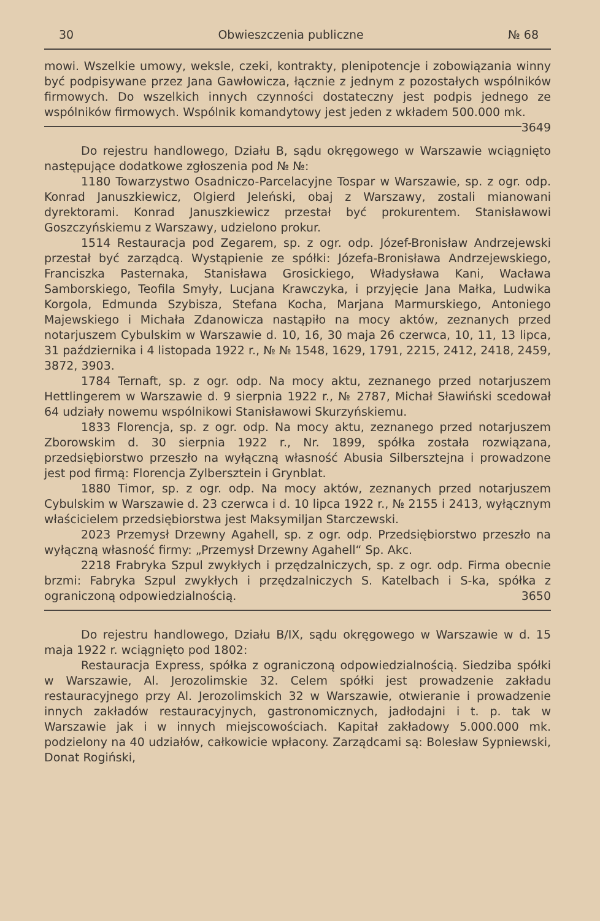30 Obwieszczenia publiczne № 68
mowi. Wszelkie umowy, weksle, czeki, kontrakty, plenipotencje i zobowiązania winny być podpisywane przez Jana Gawłowicza, łącznie z jednym z pozostałych wspólników firmowych. Do wszelkich innych czynności dostateczny jest podpis jednego ze wspólników firmowych. Wspólnik komandytowy jest jeden z wkładem 500.000 mk. 3649
Do rejestru handlowego, Działu B, sądu okręgowego w Warszawie wciągnięto następujące dodatkowe zgłoszenia pod № №:
1180 Towarzystwo Osadniczo-Parcelacyjne Tospar w Warszawie, sp. z ogr. odp. Konrad Januszkiewicz, Olgierd Jeleński, obaj z Warszawy, zostali mianowani dyrektorami. Konrad Januszkiewicz przestał być prokurentem. Stanisławowi Goszczyńskiemu z Warszawy, udzielono prokur.
1514 Restauracja pod Zegarem, sp. z ogr. odp. Józef-Bronisław Andrzejewski przestał być zarządcą. Wystąpienie ze spółki: Józefa-Bronisława Andrzejewskiego, Franciszka Pasternaka, Stanisława Grosickiego, Władysława Kani, Wacława Samborskiego, Teofila Smyły, Lucjana Krawczyka, i przyjęcie Jana Małka, Ludwika Korgola, Edmunda Szybisza, Stefana Kocha, Marjana Marmurskiego, Antoniego Majewskiego i Michała Zdanowicza nastąpiło na mocy aktów, zeznanych przed notarjuszem Cybulskim w Warszawie d. 10, 16, 30 maja 26 czerwca, 10, 11, 13 lipca, 31 października i 4 listopada 1922 r., № № 1548, 1629, 1791, 2215, 2412, 2418, 2459, 3872, 3903.
1784 Ternaft, sp. z ogr. odp. Na mocy aktu, zeznanego przed notarjuszem Hettlingerem w Warszawie d. 9 sierpnia 1922 r., № 2787, Michał Sławiński scedował 64 udziały nowemu wspólnikowi Stanisławowi Skurzyńskiemu.
1833 Florencja, sp. z ogr. odp. Na mocy aktu, zeznanego przed notarjuszem Zborowskim d. 30 sierpnia 1922 r., Nr. 1899, spółka została rozwiązana, przedsiębiorstwo przeszło na wyłączną własność Abusia Silbersztejna i prowadzone jest pod firmą: Florencja Zylbersztein i Grynblat.
1880 Timor, sp. z ogr. odp. Na mocy aktów, zeznanych przed notarjuszem Cybulskim w Warszawie d. 23 czerwca i d. 10 lipca 1922 r., № 2155 i 2413, wyłącznym właścicielem przedsiębiorstwa jest Maksymiljan Starczewski.
2023 Przemysł Drzewny Agahell, sp. z ogr. odp. Przedsiębiorstwo przeszło na wyłączną własność firmy: „Przemysł Drzewny Agahell“ Sp. Akc.
2218 Frabryka Szpul zwykłych i przędzalniczych, sp. z ogr. odp. Firma obecnie brzmi: Fabryka Szpul zwykłych i przędzalniczych S. Katelbach i S-ka, spółka z ograniczoną odpowiedzialnością. 3650
Do rejestru handlowego, Działu B/IX, sądu okręgowego w Warszawie w d. 15 maja 1922 r. wciągnięto pod 1802:
Restauracja Express, spółka z ograniczoną odpowiedzialnością. Siedziba spółki w Warszawie, Al. Jerozolimskie 32. Celem spółki jest prowadzenie zakładu restauracyjnego przy Al. Jerozolimskich 32 w Warszawie, otwieranie i prowadzenie innych zakładów restauracyjnych, gastronomicznych, jadłodajni i t. p. tak w Warszawie jak i w innych miejscowościach. Kapitał zakładowy 5.000.000 mk. podzielony na 40 udziałów, całkowicie wpłacony. Zarządcami są: Bolesław Sypniewski, Donat Rogiński,